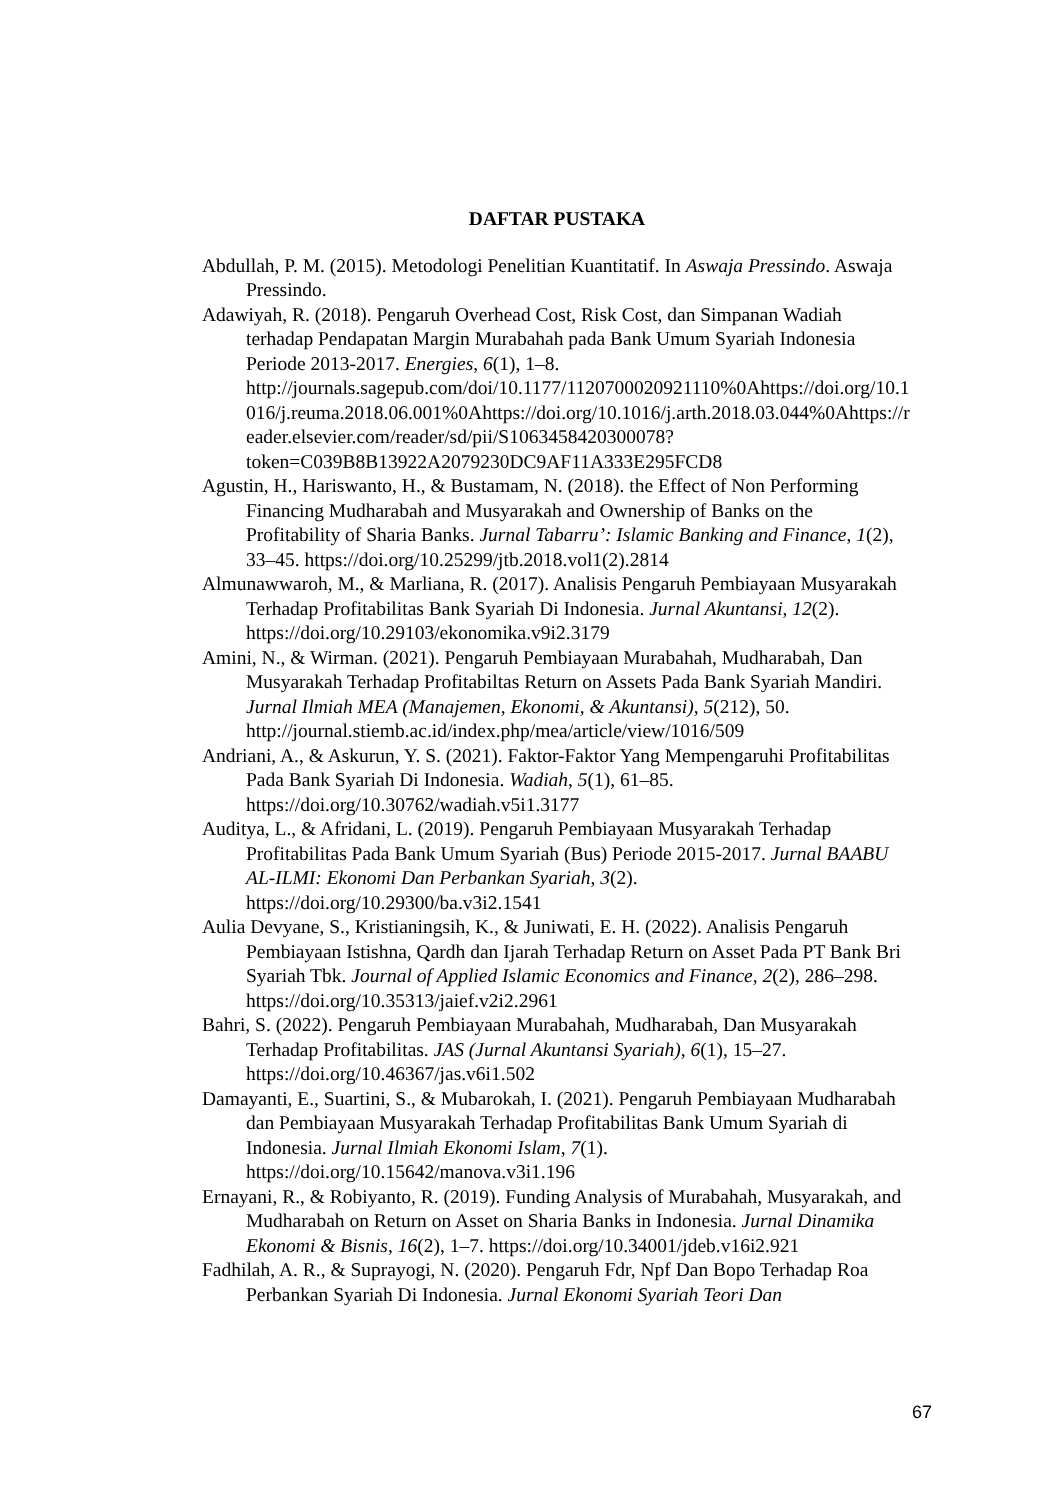DAFTAR PUSTAKA
Abdullah, P. M. (2015). Metodologi Penelitian Kuantitatif. In Aswaja Pressindo. Aswaja Pressindo.
Adawiyah, R. (2018). Pengaruh Overhead Cost, Risk Cost, dan Simpanan Wadiah terhadap Pendapatan Margin Murabahah pada Bank Umum Syariah Indonesia Periode 2013-2017. Energies, 6(1), 1–8. http://journals.sagepub.com/doi/10.1177/1120700020921110%0Ahttps://doi.org/10.1016/j.reuma.2018.06.001%0Ahttps://doi.org/10.1016/j.arth.2018.03.044%0Ahttps://reader.elsevier.com/reader/sd/pii/S1063458420300078?token=C039B8B13922A2079230DC9AF11A333E295FCD8
Agustin, H., Hariswanto, H., & Bustamam, N. (2018). the Effect of Non Performing Financing Mudharabah and Musyarakah and Ownership of Banks on the Profitability of Sharia Banks. Jurnal Tabarru’: Islamic Banking and Finance, 1(2), 33–45. https://doi.org/10.25299/jtb.2018.vol1(2).2814
Almunawwaroh, M., & Marliana, R. (2017). Analisis Pengaruh Pembiayaan Musyarakah Terhadap Profitabilitas Bank Syariah Di Indonesia. Jurnal Akuntansi, 12(2). https://doi.org/10.29103/ekonomika.v9i2.3179
Amini, N., & Wirman. (2021). Pengaruh Pembiayaan Murabahah, Mudharabah, Dan Musyarakah Terhadap Profitabiltas Return on Assets Pada Bank Syariah Mandiri. Jurnal Ilmiah MEA (Manajemen, Ekonomi, & Akuntansi), 5(212), 50. http://journal.stiemb.ac.id/index.php/mea/article/view/1016/509
Andriani, A., & Askurun, Y. S. (2021). Faktor-Faktor Yang Mempengaruhi Profitabilitas Pada Bank Syariah Di Indonesia. Wadiah, 5(1), 61–85. https://doi.org/10.30762/wadiah.v5i1.3177
Auditya, L., & Afridani, L. (2019). Pengaruh Pembiayaan Musyarakah Terhadap Profitabilitas Pada Bank Umum Syariah (Bus) Periode 2015-2017. Jurnal BAABU AL-ILMI: Ekonomi Dan Perbankan Syariah, 3(2). https://doi.org/10.29300/ba.v3i2.1541
Aulia Devyane, S., Kristianingsih, K., & Juniwati, E. H. (2022). Analisis Pengaruh Pembiayaan Istishna, Qardh dan Ijarah Terhadap Return on Asset Pada PT Bank Bri Syariah Tbk. Journal of Applied Islamic Economics and Finance, 2(2), 286–298. https://doi.org/10.35313/jaief.v2i2.2961
Bahri, S. (2022). Pengaruh Pembiayaan Murabahah, Mudharabah, Dan Musyarakah Terhadap Profitabilitas. JAS (Jurnal Akuntansi Syariah), 6(1), 15–27. https://doi.org/10.46367/jas.v6i1.502
Damayanti, E., Suartini, S., & Mubarokah, I. (2021). Pengaruh Pembiayaan Mudharabah dan Pembiayaan Musyarakah Terhadap Profitabilitas Bank Umum Syariah di Indonesia. Jurnal Ilmiah Ekonomi Islam, 7(1). https://doi.org/10.15642/manova.v3i1.196
Ernayani, R., & Robiyanto, R. (2019). Funding Analysis of Murabahah, Musyarakah, and Mudharabah on Return on Asset on Sharia Banks in Indonesia. Jurnal Dinamika Ekonomi & Bisnis, 16(2), 1–7. https://doi.org/10.34001/jdeb.v16i2.921
Fadhilah, A. R., & Suprayogi, N. (2020). Pengaruh Fdr, Npf Dan Bopo Terhadap Roa Perbankan Syariah Di Indonesia. Jurnal Ekonomi Syariah Teori Dan
67